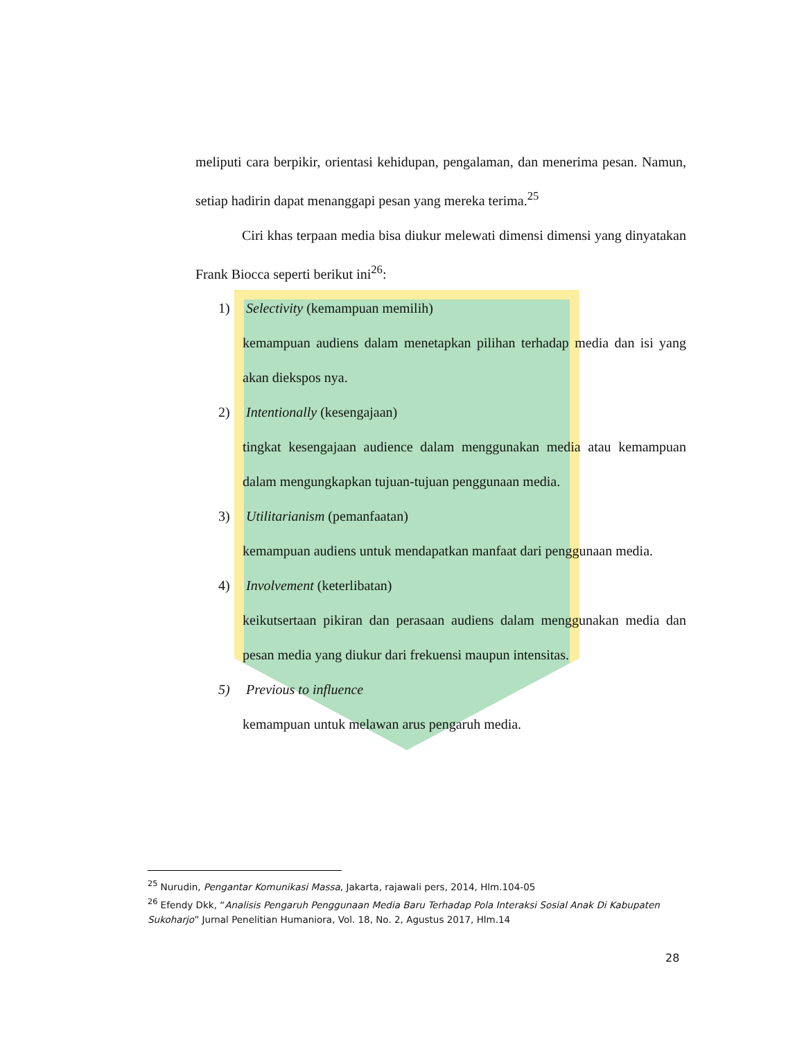meliputi cara berpikir, orientasi kehidupan, pengalaman, dan menerima pesan. Namun, setiap hadirin dapat menanggapi pesan yang mereka terima.<sup>25</sup>
Ciri khas terpaan media bisa diukur melewati dimensi dimensi yang dinyatakan Frank Biocca seperti berikut ini<sup>26</sup>:
1) Selectivity (kemampuan memilih)
kemampuan audiens dalam menetapkan pilihan terhadap media dan isi yang akan diekspos nya.
2) Intentionally (kesengajaan)
tingkat kesengajaan audience dalam menggunakan media atau kemampuan dalam mengungkapkan tujuan-tujuan penggunaan media.
3) Utilitarianism (pemanfaatan)
kemampuan audiens untuk mendapatkan manfaat dari penggunaan media.
4) Involvement (keterlibatan)
keikutsertaan pikiran dan perasaan audiens dalam menggunakan media dan pesan media yang diukur dari frekuensi maupun intensitas.
5) Previous to influence
kemampuan untuk melawan arus pengaruh media.
<sup>25</sup> Nurudin, Pengantar Komunikasi Massa, Jakarta, rajawali pers, 2014, Hlm.104-05
<sup>26</sup> Efendy Dkk, “Analisis Pengaruh Penggunaan Media Baru Terhadap Pola Interaksi Sosial Anak Di Kabupaten Sukoharjo” Jurnal Penelitian Humaniora, Vol. 18, No. 2, Agustus 2017, Hlm.14
28